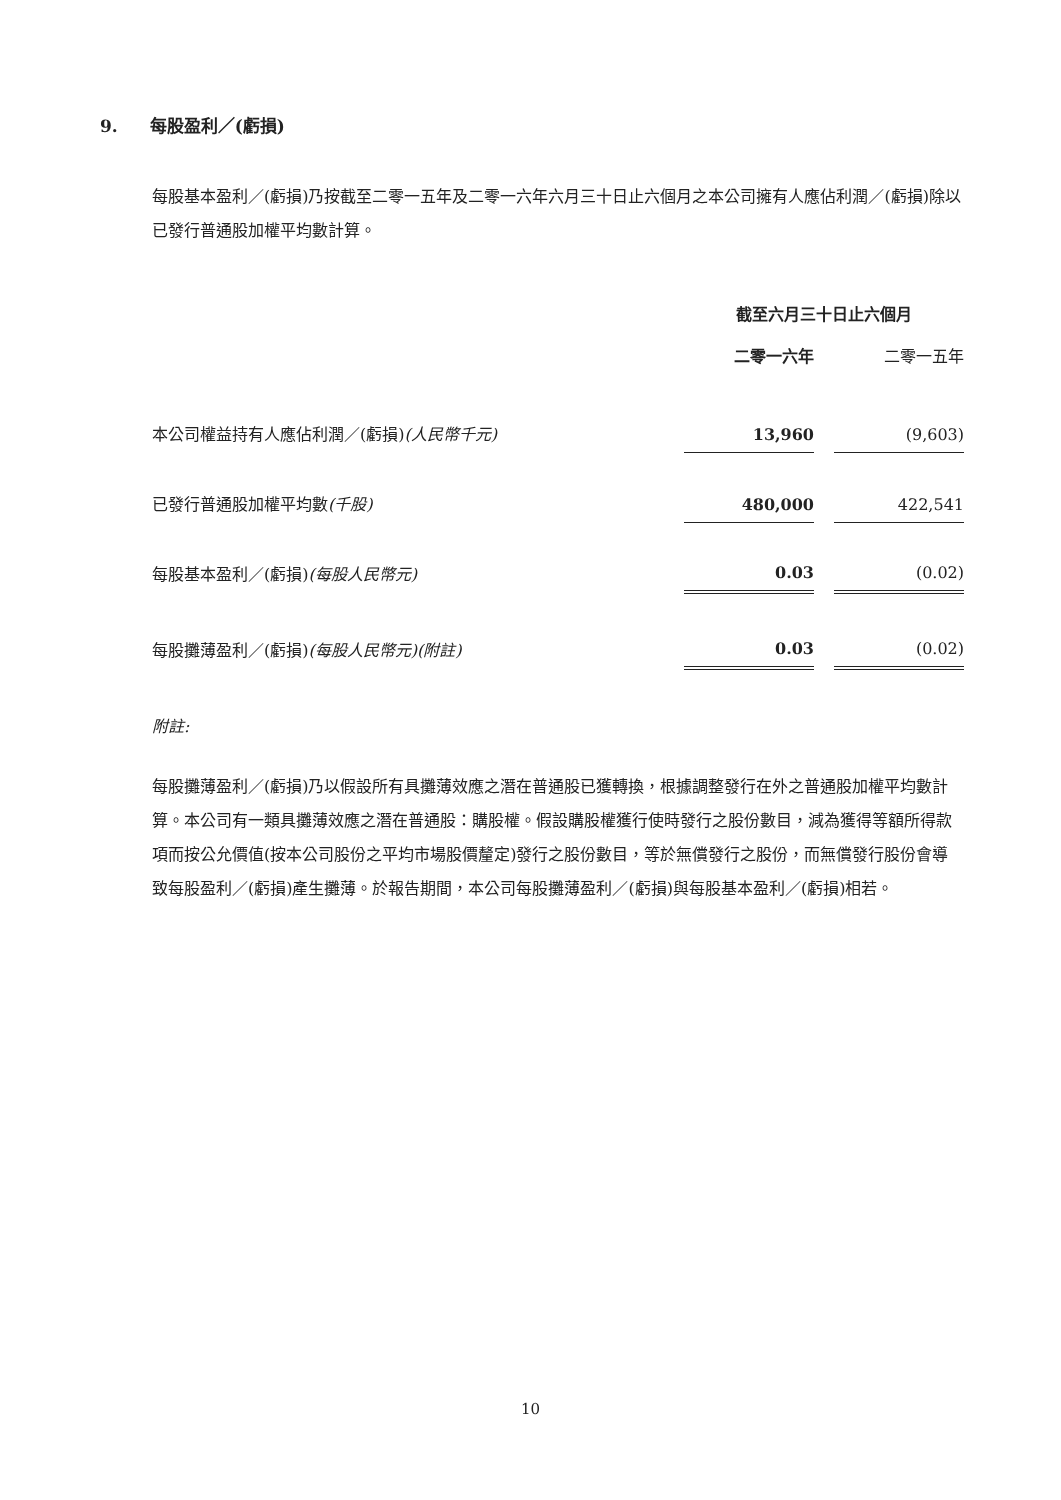9. 每股盈利／(虧損)
每股基本盈利／(虧損)乃按截至二零一五年及二零一六年六月三十日止六個月之本公司擁有人應佔利潤／(虧損)除以已發行普通股加權平均數計算。
| | 截至六月三十日止六個月 | | |
| | 二零一六年 | | 二零一五年 |
| 本公司權益持有人應佔利潤／(虧損) (人民幣千元) | 13,960 | | (9,603) |
| 已發行普通股加權平均數 (千股) | 480,000 | | 422,541 |
| 每股基本盈利／(虧損) (每股人民幣元) | 0.03 | | (0.02) |
| 每股攤薄盈利／(虧損) (每股人民幣元)(附註) | 0.03 | | (0.02) |
附註:
每股攤薄盈利／(虧損)乃以假設所有具攤薄效應之潛在普通股已獲轉換，根據調整發行在外之普通股加權平均數計算。本公司有一類具攤薄效應之潛在普通股：購股權。假設購股權獲行使時發行之股份數目，減為獲得等額所得款項而按公允價值(按本公司股份之平均市場股價釐定)發行之股份數目，等於無償發行之股份，而無償發行股份會導致每股盈利／(虧損)產生攤薄。於報告期間，本公司每股攤薄盈利／(虧損)與每股基本盈利／(虧損)相若。
10